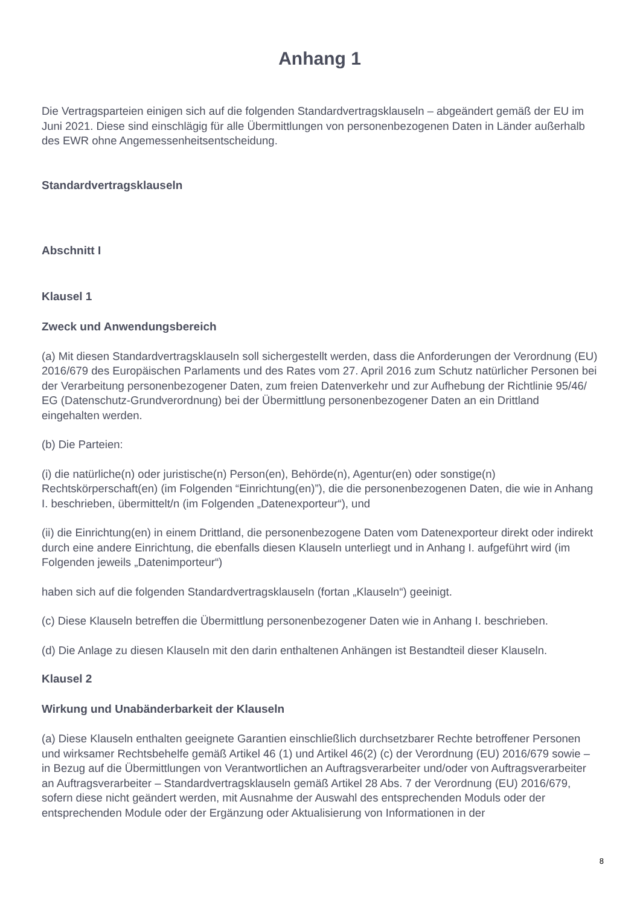Anhang 1
Die Vertragsparteien einigen sich auf die folgenden Standardvertragsklauseln – abgeändert gemäß der EU im Juni 2021. Diese sind einschlägig für alle Übermittlungen von personenbezogenen Daten in Länder außerhalb des EWR ohne Angemessenheitsentscheidung.
Standardvertragsklauseln
Abschnitt I
Klausel 1
Zweck und Anwendungsbereich
(a) Mit diesen Standardvertragsklauseln soll sichergestellt werden, dass die Anforderungen der Verordnung (EU) 2016/679 des Europäischen Parlaments und des Rates vom 27. April 2016 zum Schutz natürlicher Personen bei der Verarbeitung personenbezogener Daten, zum freien Datenverkehr und zur Aufhebung der Richtlinie 95/46/ EG (Datenschutz-Grundverordnung) bei der Übermittlung personenbezogener Daten an ein Drittland eingehalten werden.
(b) Die Parteien:
(i) die natürliche(n) oder juristische(n) Person(en), Behörde(n), Agentur(en) oder sonstige(n) Rechtskörperschaft(en) (im Folgenden “Einrichtung(en)”), die die personenbezogenen Daten, die wie in Anhang I. beschrieben, übermittelt/n (im Folgenden „Datenexporteur“), und
(ii) die Einrichtung(en) in einem Drittland, die personenbezogene Daten vom Datenexporteur direkt oder indirekt durch eine andere Einrichtung, die ebenfalls diesen Klauseln unterliegt und in Anhang I. aufgeführt wird (im Folgenden jeweils „Datenimporteur“)
haben sich auf die folgenden Standardvertragsklauseln (fortan „Klauseln“) geeinigt.
(c) Diese Klauseln betreffen die Übermittlung personenbezogener Daten wie in Anhang I. beschrieben.
(d) Die Anlage zu diesen Klauseln mit den darin enthaltenen Anhängen ist Bestandteil dieser Klauseln.
Klausel 2
Wirkung und Unabänderbarkeit der Klauseln
(a) Diese Klauseln enthalten geeignete Garantien einschließlich durchsetzbarer Rechte betroffener Personen und wirksamer Rechtsbehelfe gemäß Artikel 46 (1) und Artikel 46(2) (c) der Verordnung (EU) 2016/679 sowie – in Bezug auf die Übermittlungen von Verantwortlichen an Auftragsverarbeiter und/oder von Auftragsverarbeiter an Auftragsverarbeiter – Standardvertragsklauseln gemäß Artikel 28 Abs. 7 der Verordnung (EU) 2016/679, sofern diese nicht geändert werden, mit Ausnahme der Auswahl des entsprechenden Moduls oder der entsprechenden Module oder der Ergänzung oder Aktualisierung von Informationen in der
8